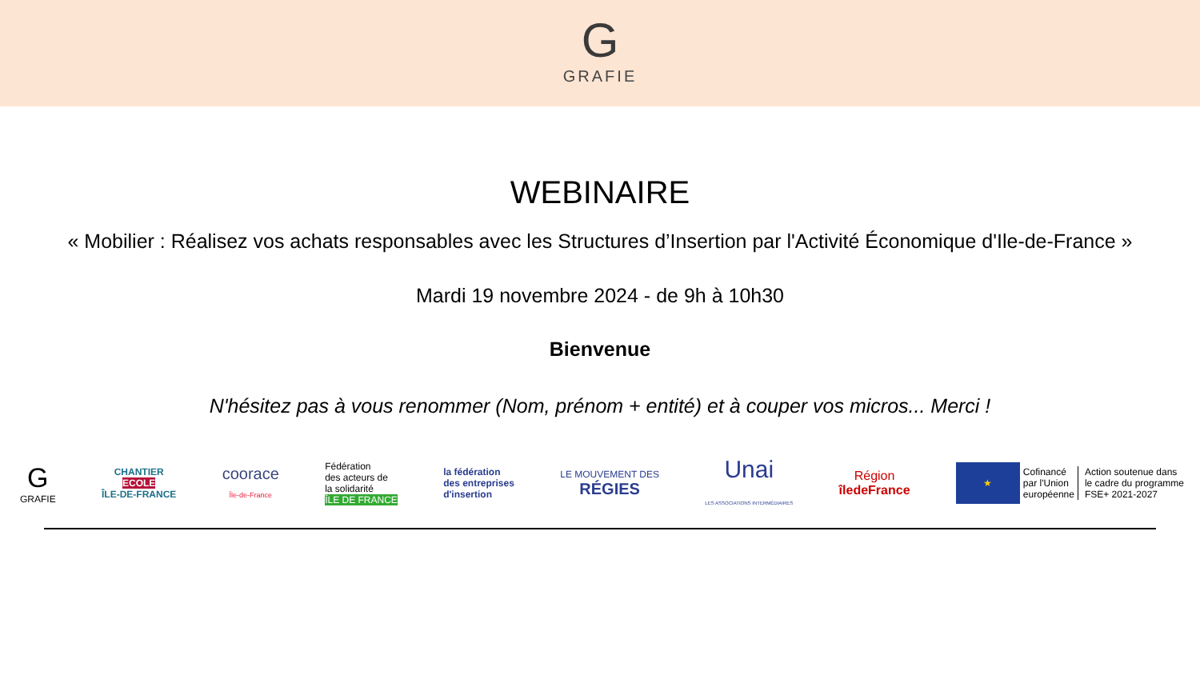G
GRAFIE
WEBINAIRE
« Mobilier : Réalisez vos achats responsables avec les Structures d’Insertion par l'Activité Économique d'Ile-de-France »
Mardi 19 novembre 2024 - de 9h à 10h30
Bienvenue
N'hésitez pas à vous renommer (Nom, prénom + entité) et à couper vos micros... Merci !
G
GRAFIE
CHANTIER
ECOLE
ÎLE-DE-FRANCE
coorace
Île-de-France
Fédération
des acteurs de
la solidarité
ÎLE DE FRANCE
la fédération
des entreprises
d'insertion
LE MOUVEMENT DES
RÉGIES
Unai
LES ASSOCIATIONS INTERMÉDIAIRES
Région
îledeFrance
★
Cofinancé
par l'Union
européenne
Action soutenue dans
le cadre du programme
FSE+ 2021-2027